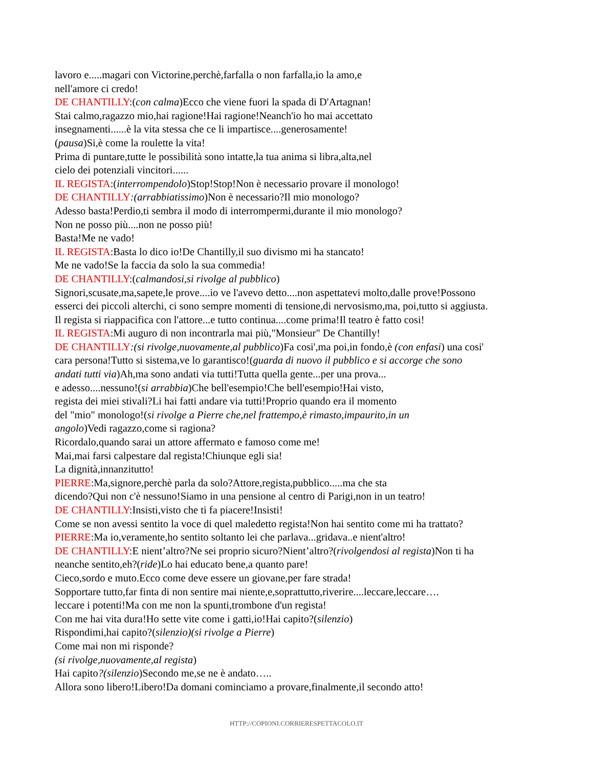lavoro e.....magari con Victorine,perchè,farfalla o non farfalla,io la amo,e
nell'amore ci credo!
DE CHANTILLY:(con calma)Ecco che viene fuori la spada di D'Artagnan!
Stai calmo,ragazzo mio,hai ragione!Hai ragione!Neanch'io ho mai accettato
insegnamenti......è la vita stessa che ce li impartisce....generosamente!
(pausa)Si,è come la roulette la vita!
Prima di puntare,tutte le possibilità sono intatte,la tua anima si libra,alta,nel
cielo dei potenziali vincitori......
IL REGISTA:(interrompendolo)Stop!Stop!Non è necessario provare il monologo!
DE CHANTILLY:(arrabbiatissimo)Non è necessario?Il mio monologo?
Adesso basta!Perdio,ti sembra il modo di interrompermi,durante il mio monologo?
Non ne posso più....non ne posso più!
Basta!Me ne vado!
IL REGISTA:Basta lo dico io!De Chantilly,il suo divismo mi ha stancato!
Me ne vado!Se la faccia da solo la sua commedia!
DE CHANTILLY:(calmandosi,si rivolge al pubblico)
Signori,scusate,ma,sapete,le prove....io ve l'avevo detto....non aspettatevi molto,dalle prove!Possono
esserci dei piccoli alterchi, ci sono sempre momenti di tensione,di nervosismo,ma, poi,tutto si aggiusta.
Il regista si riappacifica con l'attore...e tutto continua....come prima!Il teatro è fatto cosi!
IL REGISTA:Mi auguro di non incontrarla mai più,"Monsieur" De Chantilly!
DE CHANTILLY:(si rivolge,nuovamente,al pubblico)Fa cosi',ma poi,in fondo,è (con enfasi) una cosi'
cara persona!Tutto si sistema,ve lo garantisco!(guarda di nuovo il pubblico e si accorge che sono
andati tutti via)Ah,ma sono andati via tutti!Tutta quella gente...per una prova...
e adesso....nessuno!(si arrabbia)Che bell'esempio!Che bell'esempio!Hai visto,
regista dei miei stivali?Li hai fatti andare via tutti!Proprio quando era il momento
del "mio" monologo!(si rivolge a Pierre che,nel frattempo,è rimasto,impaurito,in un
angolo)Vedi ragazzo,come si ragiona?
Ricordalo,quando sarai un attore affermato e famoso come me!
Mai,mai farsi calpestare dal regista!Chiunque egli sia!
La dignità,innanzitutto!
PIERRE:Ma,signore,perchè parla da solo?Attore,regista,pubblico.....ma che sta
dicendo?Qui non c'è nessuno!Siamo in una pensione al centro di Parigi,non in un teatro!
DE CHANTILLY:Insisti,visto che ti fa piacere!Insisti!
Come se non avessi sentito la voce di quel maledetto regista!Non hai sentito come mi ha trattato?
PIERRE:Ma io,veramente,ho sentito soltanto lei che parlava...gridava..e nient'altro!
DE CHANTILLY:E nient’altro?Ne sei proprio sicuro?Nient’altro?(rivolgendosi al regista)Non ti ha
neanche sentito,eh?(ride)Lo hai educato bene,a quanto pare!
Cieco,sordo e muto.Ecco come deve essere un giovane,per fare strada!
Sopportare tutto,far finta di non sentire mai niente,e,soprattutto,riverire....leccare,leccare….
leccare i potenti!Ma con me non la spunti,trombone d'un regista!
Con me hai vita dura!Ho sette vite come i gatti,io!Hai capito?(silenzio)
Rispondimi,hai capito?(silenzio)(si rivolge a Pierre)
Come mai non mi risponde?
(si rivolge,nuovamente,al regista)
Hai capito?(silenzio)Secondo me,se ne è andato…..
Allora sono libero!Libero!Da domani cominciamo a provare,finalmente,il secondo atto!
HTTP://COPIONI.CORRIERESPETTACOLO.IT